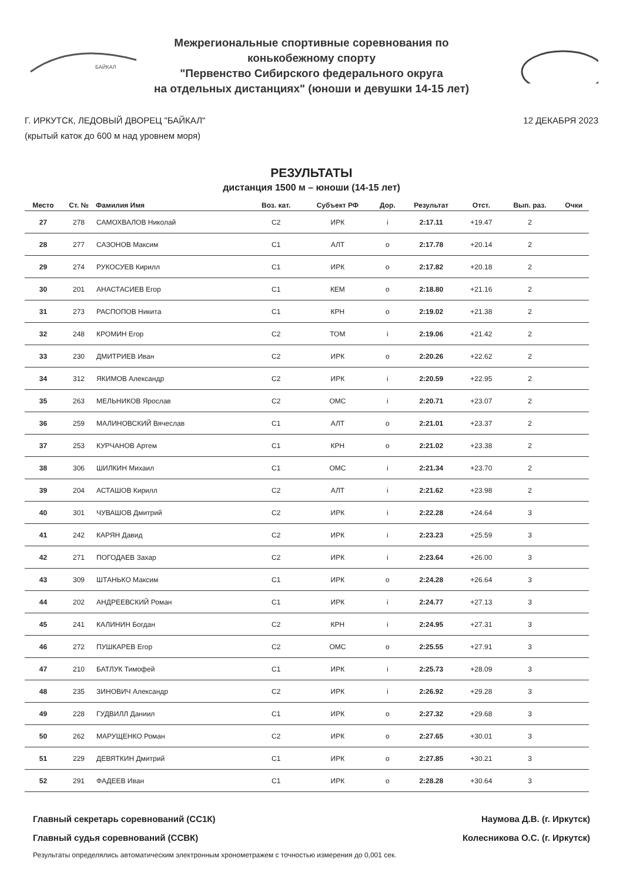БАЙКАЛ
Межрегиональные спортивные соревнования по
конькобежному спорту
"Первенство Сибирского федерального округа
на отдельных дистанциях" (юноши и девушки 14-15 лет)
Г. ИРКУТСК, ЛЕДОВЫЙ ДВОРЕЦ "БАЙКАЛ"
(крытый каток до 600 м над уровнем моря)
12 ДЕКАБРЯ 2023
РЕЗУЛЬТАТЫ
дистанция 1500 м – юноши (14-15 лет)
| Место | Ст. № | Фамилия Имя | Воз. кат. | Субъект РФ | Дор. | Результат | Отст. | Вып. раз. | Очки |
| --- | --- | --- | --- | --- | --- | --- | --- | --- | --- |
| 27 | 278 | САМОХВАЛОВ Николай | С2 | ИРК | i | 2:17.11 | +19.47 | 2 | |
| 28 | 277 | САЗОНОВ Максим | С1 | АЛТ | o | 2:17.78 | +20.14 | 2 | |
| 29 | 274 | РУКОСУЕВ Кирилл | С1 | ИРК | o | 2:17.82 | +20.18 | 2 | |
| 30 | 201 | АНАСТАСИЕВ Егор | С1 | КЕМ | o | 2:18.80 | +21.16 | 2 | |
| 31 | 273 | РАСПОПОВ Никита | С1 | КРН | o | 2:19.02 | +21.38 | 2 | |
| 32 | 248 | КРОМИН Егор | С2 | ТОМ | i | 2:19.06 | +21.42 | 2 | |
| 33 | 230 | ДМИТРИЕВ Иван | С2 | ИРК | o | 2:20.26 | +22.62 | 2 | |
| 34 | 312 | ЯКИМОВ Александр | С2 | ИРК | i | 2:20.59 | +22.95 | 2 | |
| 35 | 263 | МЕЛЬНИКОВ Ярослав | С2 | ОМС | i | 2:20.71 | +23.07 | 2 | |
| 36 | 259 | МАЛИНОВСКИЙ Вячеслав | С1 | АЛТ | o | 2:21.01 | +23.37 | 2 | |
| 37 | 253 | КУРЧАНОВ Артем | С1 | КРН | o | 2:21.02 | +23.38 | 2 | |
| 38 | 306 | ШИЛКИН Михаил | С1 | ОМС | i | 2:21.34 | +23.70 | 2 | |
| 39 | 204 | АСТАШОВ Кирилл | С2 | АЛТ | i | 2:21.62 | +23.98 | 2 | |
| 40 | 301 | ЧУВАШОВ Дмитрий | С2 | ИРК | i | 2:22.28 | +24.64 | 3 | |
| 41 | 242 | КАРЯН Давид | С2 | ИРК | i | 2:23.23 | +25.59 | 3 | |
| 42 | 271 | ПОГОДАЕВ Захар | С2 | ИРК | i | 2:23.64 | +26.00 | 3 | |
| 43 | 309 | ШТАНЬКО Максим | С1 | ИРК | o | 2:24.28 | +26.64 | 3 | |
| 44 | 202 | АНДРЕЕВСКИЙ Роман | С1 | ИРК | i | 2:24.77 | +27.13 | 3 | |
| 45 | 241 | КАЛИНИН Богдан | С2 | КРН | i | 2:24.95 | +27.31 | 3 | |
| 46 | 272 | ПУШКАРЕВ Егор | С2 | ОМС | o | 2:25.55 | +27.91 | 3 | |
| 47 | 210 | БАТЛУК Тимофей | С1 | ИРК | i | 2:25.73 | +28.09 | 3 | |
| 48 | 235 | ЗИНОВИЧ Александр | С2 | ИРК | i | 2:26.92 | +29.28 | 3 | |
| 49 | 228 | ГУДВИЛЛ Даниил | С1 | ИРК | o | 2:27.32 | +29.68 | 3 | |
| 50 | 262 | МАРУЩЕНКО Роман | С2 | ИРК | o | 2:27.65 | +30.01 | 3 | |
| 51 | 229 | ДЕВЯТКИН Дмитрий | С1 | ИРК | o | 2:27.85 | +30.21 | 3 | |
| 52 | 291 | ФАДЕЕВ Иван | С1 | ИРК | o | 2:28.28 | +30.64 | 3 | |
Главный секретарь соревнований (СС1К)
Главный судья соревнований (ССВК)
Наумова Д.В. (г. Иркутск)
Колесникова О.С. (г. Иркутск)
Результаты определялись автоматическим электронным хронометражем с точностью измерения до 0,001 сек.